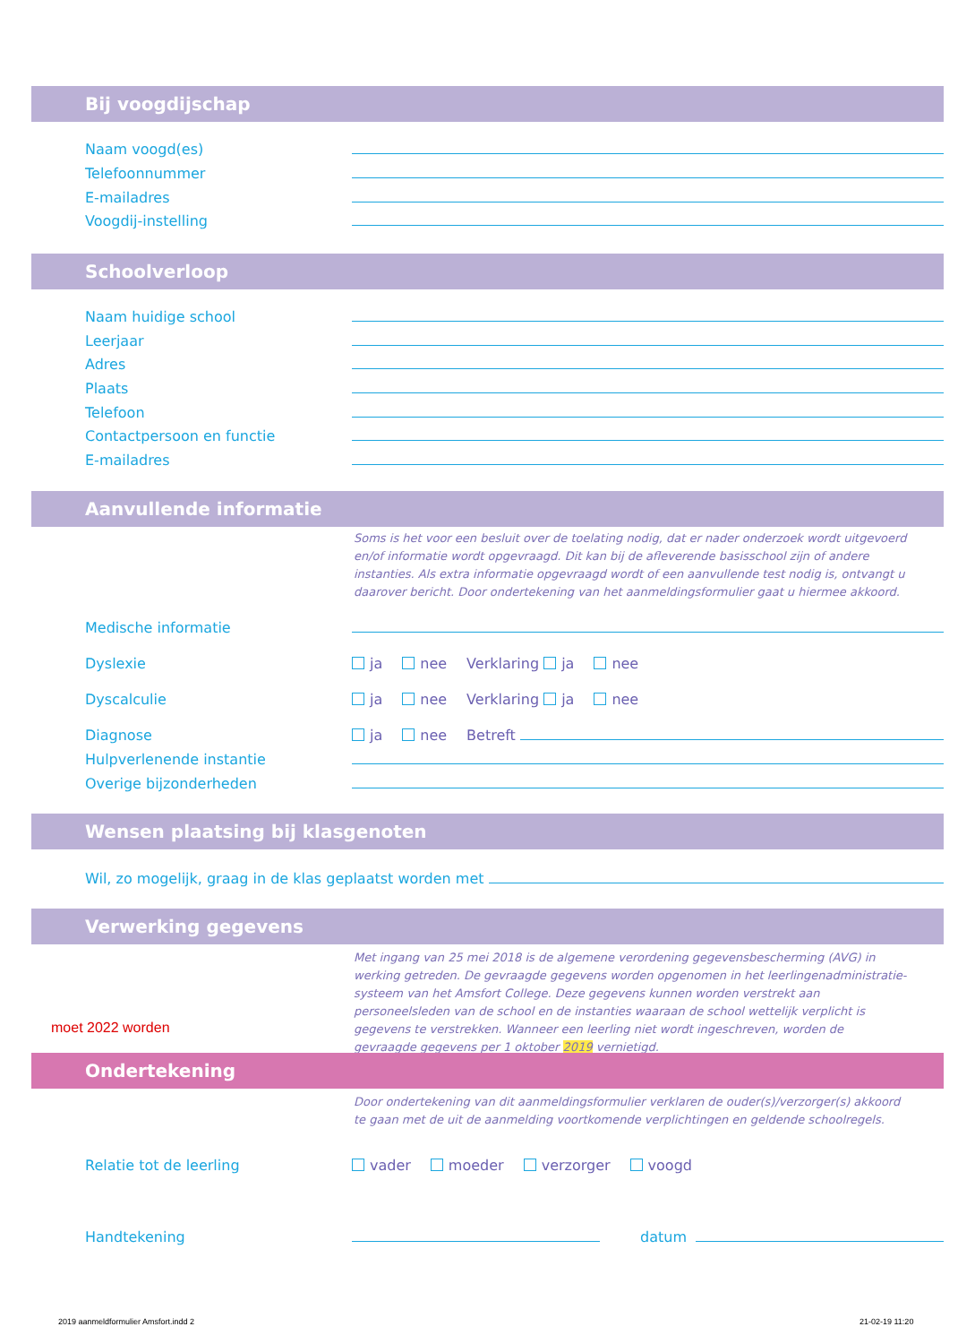Bij voogdijschap
Naam voogd(es)
Telefoonnummer
E-mailadres
Voogdij-instelling
Schoolverloop
Naam huidige school
Leerjaar
Adres
Plaats
Telefoon
Contactpersoon en functie
E-mailadres
Aanvullende informatie
Soms is het voor een besluit over de toelating nodig, dat er nader onderzoek wordt uitgevoerd en/of informatie wordt opgevraagd. Dit kan bij de afleverende basisschool zijn of andere instanties. Als extra informatie opgevraagd wordt of een aanvullende test nodig is, ontvangt u daarover bericht. Door ondertekening van het aanmeldingsformulier gaat u hiermee akkoord.
Medische informatie
Dyslexie ja nee Verklaring ja nee
Dyscalculie ja nee Verklaring ja nee
Diagnose ja nee Betreft
Hulpverlenende instantie
Overige bijzonderheden
Wensen plaatsing bij klasgenoten
Wil, zo mogelijk, graag in de klas geplaatst worden met
Verwerking gegevens
Met ingang van 25 mei 2018 is de algemene verordening gegevensbescherming (AVG) in werking getreden. De gevraagde gegevens worden opgenomen in het leerlingenadministratie-systeem van het Amsfort College. Deze gegevens kunnen worden verstrekt aan personeelsleden van de school en de instanties waaraan de school wettelijk verplicht is gegevens te verstrekken. Wanneer een leerling niet wordt ingeschreven, worden de gevraagde gegevens per 1 oktober 2019 vernietigd.
moet 2022 worden
Ondertekening
Door ondertekening van dit aanmeldingsformulier verklaren de ouder(s)/verzorger(s) akkoord te gaan met de uit de aanmelding voortkomende verplichtingen en geldende schoolregels.
Relatie tot de leerling vader moeder verzorger voogd
Handtekening datum
2019 aanmeldformulier Amsfort.indd 2
21-02-19 11:20